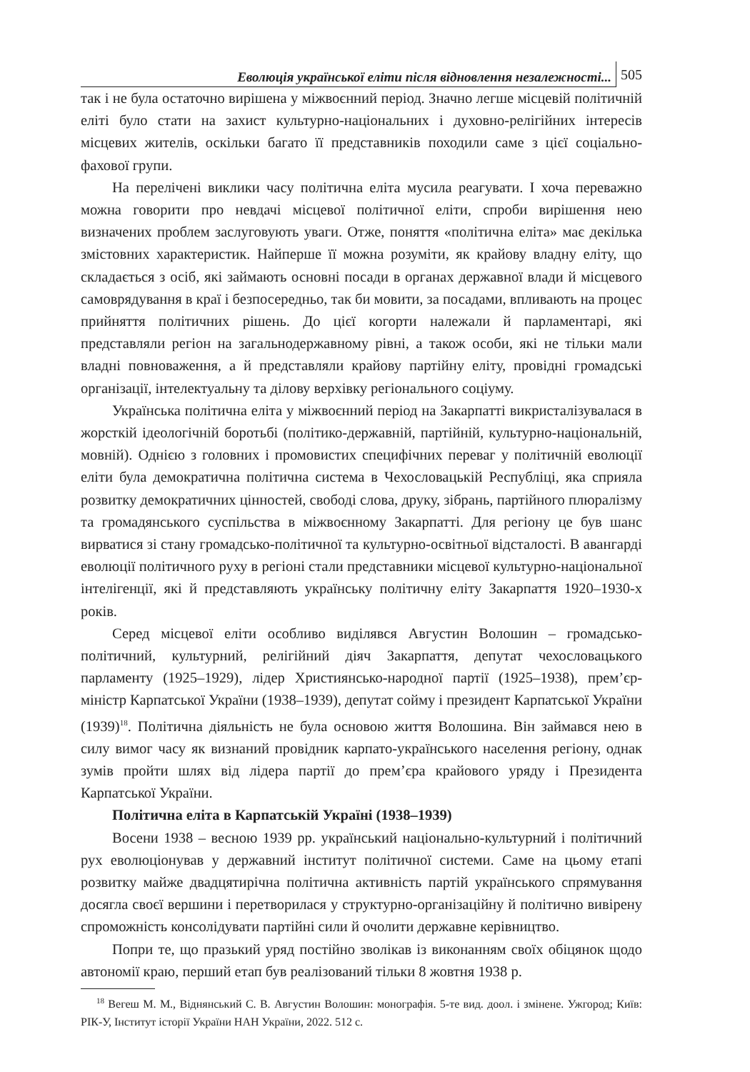Еволюція української еліти після відновлення незалежності... 505
так і не була остаточно вирішена у міжвоєнний період. Значно легше місцевій політичній еліті було стати на захист культурно-національних і духовно-релігійних інтересів місцевих жителів, оскільки багато її представників походили саме з цієї соціально-фахової групи.
На перелічені виклики часу політична еліта мусила реагувати. І хоча переважно можна говорити про невдачі місцевої політичної еліти, спроби вирішення нею визначених проблем заслуговують уваги. Отже, поняття «політична еліта» має декілька змістовних характеристик. Найперше її можна розуміти, як крайову владну еліту, що складається з осіб, які займають основні посади в органах державної влади й місцевого самоврядування в краї і безпосередньо, так би мовити, за посадами, впливають на процес прийняття політичних рішень. До цієї когорти належали й парламентарі, які представляли регіон на загальнодержавному рівні, а також особи, які не тільки мали владні повноваження, а й представляли крайову партійну еліту, провідні громадські організації, інтелектуальну та ділову верхівку регіонального соціуму.
Українська політична еліта у міжвоєнний період на Закарпатті викристалізувалася в жорсткій ідеологічній боротьбі (політико-державній, партійній, культурно-національній, мовній). Однією з головних і промовистих специфічних переваг у політичній еволюції еліти була демократична політична система в Чехословацькій Республіці, яка сприяла розвитку демократичних цінностей, свободі слова, друку, зібрань, партійного плюралізму та громадянського суспільства в міжвоєнному Закарпатті. Для регіону це був шанс вирватися зі стану громадсько-політичної та культурно-освітньої відсталості. В авангарді еволюції політичного руху в регіоні стали представники місцевої культурно-національної інтелігенції, які й представляють українську політичну еліту Закарпаття 1920–1930-х років.
Серед місцевої еліти особливо виділявся Августин Волошин – громадсько-політичний, культурний, релігійний діяч Закарпаття, депутат чехословацького парламенту (1925–1929), лідер Християнсько-народної партії (1925–1938), прем’єр-міністр Карпатської України (1938–1939), депутат сойму і президент Карпатської України (1939)<sup>18</sup>. Політична діяльність не була основою життя Волошина. Він займався нею в силу вимог часу як визнаний провідник карпато-українського населення регіону, однак зумів пройти шлях від лідера партії до прем’єра крайового уряду і Президента Карпатської України.
Політична еліта в Карпатській Україні (1938–1939)
Восени 1938 – весною 1939 рр. український національно-культурний і політичний рух еволюціонував у державний інститут політичної системи. Саме на цьому етапі розвитку майже двадцятирічна політична активність партій українського спрямування досягла своєї вершини і перетворилася у структурно-організаційну й політично вивірену спроможність консолідувати партійні сили й очолити державне керівництво.
Попри те, що празький уряд постійно зволікав із виконанням своїх обіцянок щодо автономії краю, перший етап був реалізований тільки 8 жовтня 1938 р.
<sup>18</sup> Вегеш М. М., Віднянський С. В. Августин Волошин: монографія. 5-те вид. доол. і змінене. Ужгород; Київ: РІК-У, Інститут історії України НАН України, 2022. 512 с.